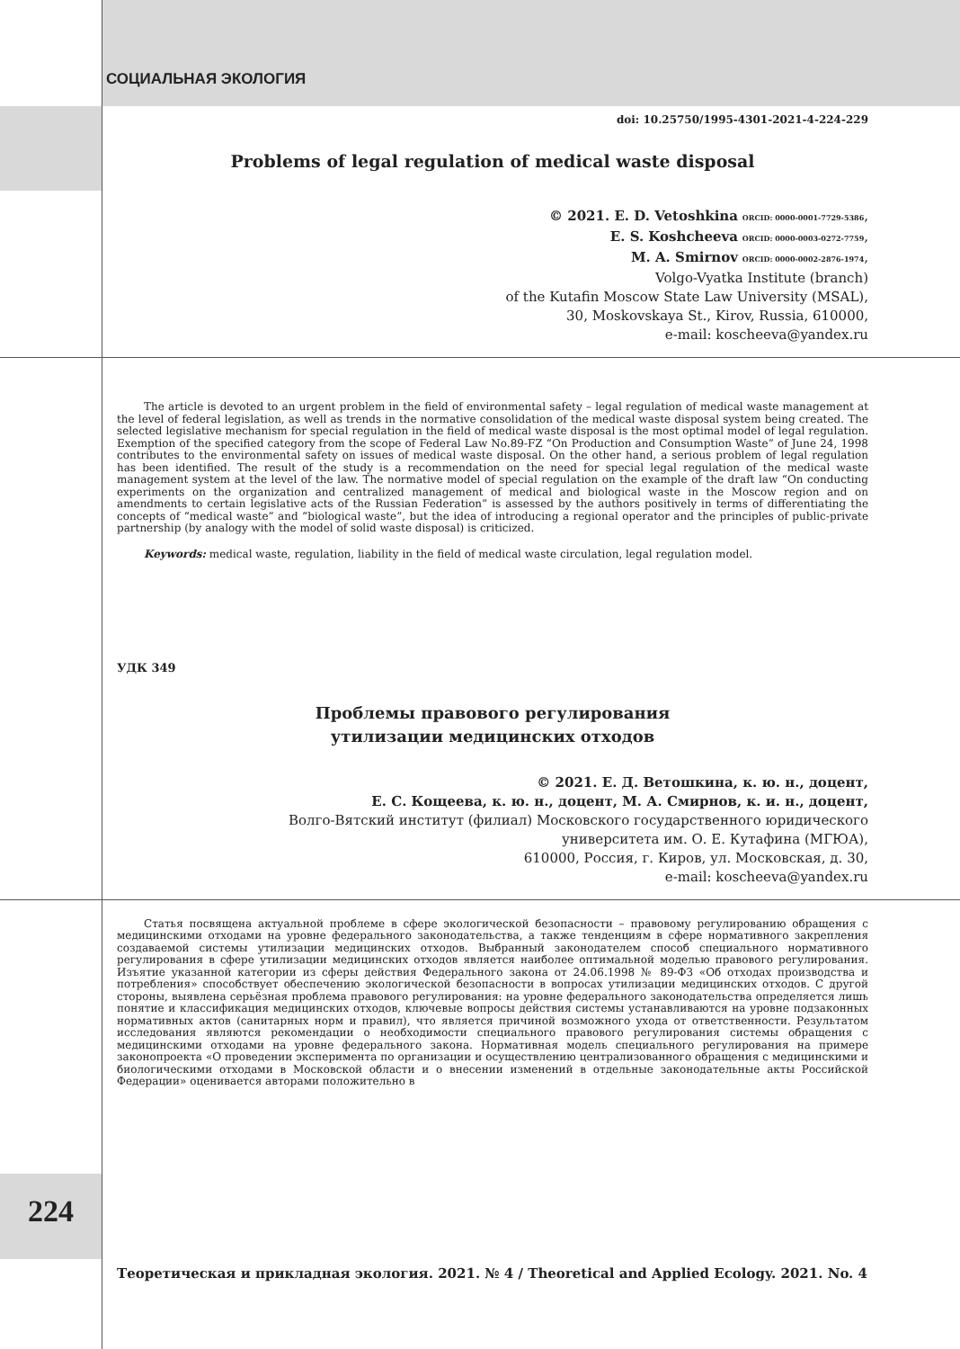СОЦИАЛЬНАЯ ЭКОЛОГИЯ
doi: 10.25750/1995-4301-2021-4-224-229
Problems of legal regulation of medical waste disposal
© 2021. E. D. Vetoshkina ORCID: 0000-0001-7729-5386,
E. S. Koshcheeva ORCID: 0000-0003-0272-7759,
M. A. Smirnov ORCID: 0000-0002-2876-1974,
Volgo-Vyatka Institute (branch)
of the Kutafin Moscow State Law University (MSAL),
30, Moskovskaya St., Kirov, Russia, 610000,
e-mail: koscheeva@yandex.ru
The article is devoted to an urgent problem in the field of environmental safety – legal regulation of medical waste management at the level of federal legislation, as well as trends in the normative consolidation of the medical waste disposal system being created. The selected legislative mechanism for special regulation in the field of medical waste disposal is the most optimal model of legal regulation. Exemption of the specified category from the scope of Federal Law No.89-FZ “On Production and Consumption Waste” of June 24, 1998 contributes to the environmental safety on issues of medical waste disposal. On the other hand, a serious problem of legal regulation has been identified. The result of the study is a recommendation on the need for special legal regulation of the medical waste management system at the level of the law. The normative model of special regulation on the example of the draft law “On conducting experiments on the organization and centralized management of medical and biological waste in the Moscow region and on amendments to certain legislative acts of the Russian Federation” is assessed by the authors positively in terms of differentiating the concepts of “medical waste” and “biological waste”, but the idea of introducing a regional operator and the principles of public-private partnership (by analogy with the model of solid waste disposal) is criticized.
Keywords: medical waste, regulation, liability in the field of medical waste circulation, legal regulation model.
УДК 349
Проблемы правового регулирования
утилизации медицинских отходов
© 2021. Е. Д. Ветошкина, к. ю. н., доцент,
Е. С. Кощеева, к. ю. н., доцент, М. А. Смирнов, к. и. н., доцент,
Волго-Вятский институт (филиал) Московского государственного юридического
университета им. О. Е. Кутафина (МГЮА),
610000, Россия, г. Киров, ул. Московская, д. 30,
e-mail: koscheeva@yandex.ru
Статья посвящена актуальной проблеме в сфере экологической безопасности – правовому регулированию обращения с медицинскими отходами на уровне федерального законодательства, а также тенденциям в сфере нормативного закрепления создаваемой системы утилизации медицинских отходов. Выбранный законодателем способ специального нормативного регулирования в сфере утилизации медицинских отходов является наиболее оптимальной моделью правового регулирования. Изъятие указанной категории из сферы действия Федерального закона от 24.06.1998 № 89-ФЗ «Об отходах производства и потребления» способствует обеспечению экологической безопасности в вопросах утилизации медицинских отходов. С другой стороны, выявлена серьёзная проблема правового регулирования: на уровне федерального законодательства определяется лишь понятие и классификация медицинских отходов, ключевые вопросы действия системы устанавливаются на уровне подзаконных нормативных актов (санитарных норм и правил), что является причиной возможного ухода от ответственности. Результатом исследования являются рекомендации о необходимости специального правового регулирования системы обращения с медицинскими отходами на уровне федерального закона. Нормативная модель специального регулирования на примере законопроекта «О проведении эксперимента по организации и осуществлению централизованного обращения с медицинскими и биологическими отходами в Московской области и о внесении изменений в отдельные законодательные акты Российской Федерации» оценивается авторами положительно в
224
Теоретическая и прикладная экология. 2021. № 4 / Theoretical and Applied Ecology. 2021. No. 4